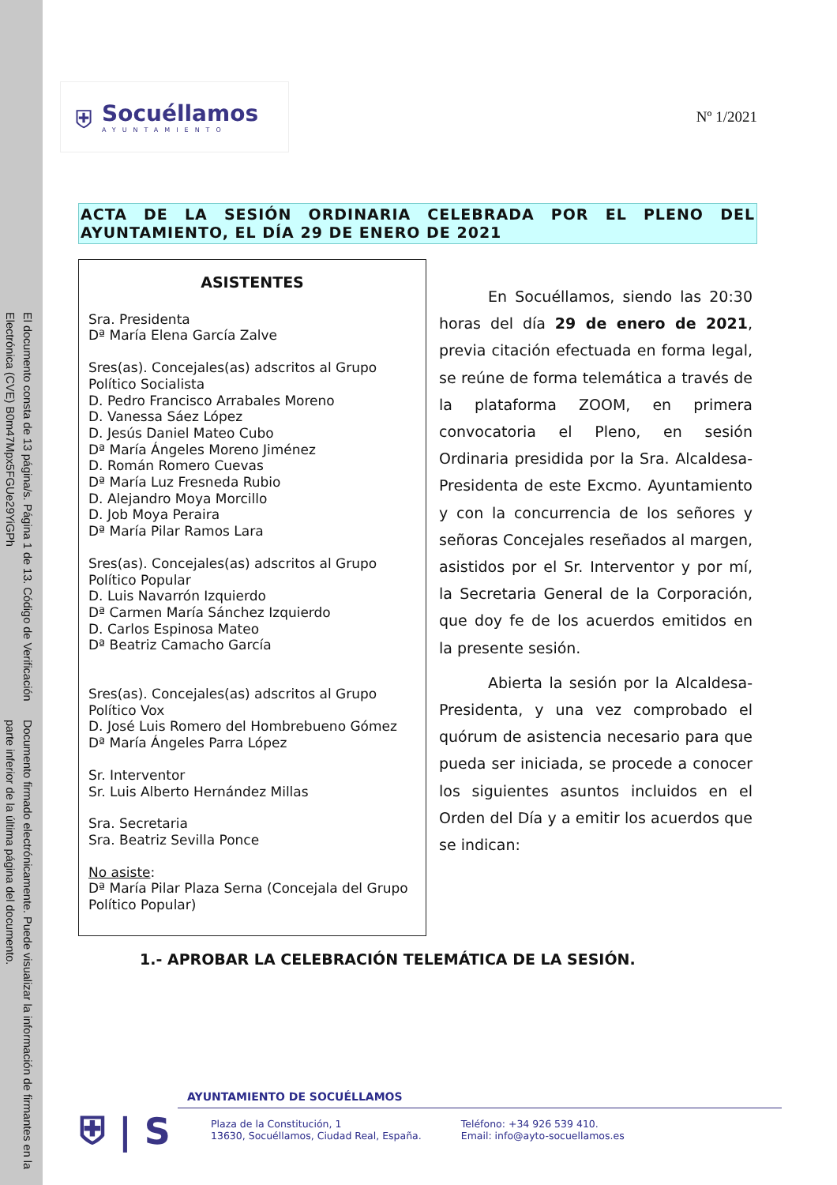Documento firmado electrónicamente. Puede visualizar la información de firmantes en la parte inferior de la última página del documento.
El documento consta de 13 página/s. Página 1 de 13. Código de Verificación Electrónica (CVE) B0m47Mpx5FGUe29YiGPh
⛨ Socuéllamos
AYUNTAMIENTO
Nº 1/2021
ACTA DE LA SESIÓN ORDINARIA CELEBRADA POR EL PLENO DEL AYUNTAMIENTO, EL DÍA 29 DE ENERO DE 2021
ASISTENTES
Sra. Presidenta
Dª María Elena García Zalve
Sres(as). Concejales(as) adscritos al Grupo Político Socialista
D. Pedro Francisco Arrabales Moreno
D. Vanessa Sáez López
D. Jesús Daniel Mateo Cubo
Dª María Ángeles Moreno Jiménez
D. Román Romero Cuevas
Dª María Luz Fresneda Rubio
D. Alejandro Moya Morcillo
D. Job Moya Peraira
Dª María Pilar Ramos Lara
Sres(as). Concejales(as) adscritos al Grupo Político Popular
D. Luis Navarrón Izquierdo
Dª Carmen María Sánchez Izquierdo
D. Carlos Espinosa Mateo
Dª Beatriz Camacho García
Sres(as). Concejales(as) adscritos al Grupo Político Vox
D. José Luis Romero del Hombrebueno Gómez
Dª María Ángeles Parra López
Sr. Interventor
Sr. Luis Alberto Hernández Millas
Sra. Secretaria
Sra. Beatriz Sevilla Ponce
No asiste:
Dª María Pilar Plaza Serna (Concejala del Grupo
Político Popular)
En Socuéllamos, siendo las 20:30 horas del día 29 de enero de 2021, previa citación efectuada en forma legal, se reúne de forma telemática a través de la plataforma ZOOM, en primera convocatoria el Pleno, en sesión Ordinaria presidida por la Sra. Alcaldesa-Presidenta de este Excmo. Ayuntamiento y con la concurrencia de los señores y señoras Concejales reseñados al margen, asistidos por el Sr. Interventor y por mí, la Secretaria General de la Corporación, que doy fe de los acuerdos emitidos en la presente sesión.
Abierta la sesión por la Alcaldesa-Presidenta, y una vez comprobado el quórum de asistencia necesario para que pueda ser iniciada, se procede a conocer los siguientes asuntos incluidos en el Orden del Día y a emitir los acuerdos que se indican:
1.- APROBAR LA CELEBRACIÓN TELEMÁTICA DE LA SESIÓN.
⛨ | S
AYUNTAMIENTO DE SOCUÉLLAMOS
Plaza de la Constitución, 1
13630, Socuéllamos, Ciudad Real, España.
Teléfono: +34 926 539 410.
Email: info@ayto-socuellamos.es